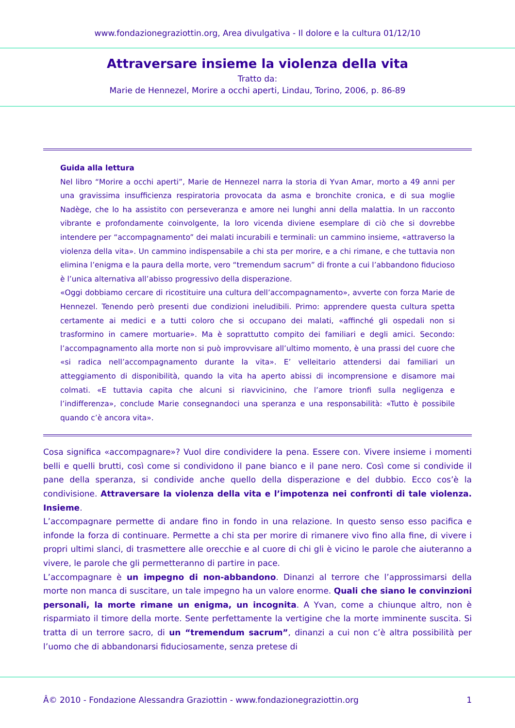www.fondazionegraziottin.org, Area divulgativa - Il dolore e la cultura 01/12/10
Attraversare insieme la violenza della vita
Tratto da:
Marie de Hennezel, Morire a occhi aperti, Lindau, Torino, 2006, p. 86-89
Guida alla lettura
Nel libro “Morire a occhi aperti”, Marie de Hennezel narra la storia di Yvan Amar, morto a 49 anni per una gravissima insufficienza respiratoria provocata da asma e bronchite cronica, e di sua moglie Nadège, che lo ha assistito con perseveranza e amore nei lunghi anni della malattia. In un racconto vibrante e profondamente coinvolgente, la loro vicenda diviene esemplare di ciò che si dovrebbe intendere per “accompagnamento” dei malati incurabili e terminali: un cammino insieme, «attraverso la violenza della vita». Un cammino indispensabile a chi sta per morire, e a chi rimane, e che tuttavia non elimina l’enigma e la paura della morte, vero “tremendum sacrum” di fronte a cui l’abbandono fiducioso è l’unica alternativa all’abisso progressivo della disperazione.
«Oggi dobbiamo cercare di ricostituire una cultura dell’accompagnamento», avverte con forza Marie de Hennezel. Tenendo però presenti due condizioni ineludibili. Primo: apprendere questa cultura spetta certamente ai medici e a tutti coloro che si occupano dei malati, «affinché gli ospedali non si trasformino in camere mortuarie». Ma è soprattutto compito dei familiari e degli amici. Secondo: l’accompagnamento alla morte non si può improvvisare all’ultimo momento, è una prassi del cuore che «si radica nell’accompagnamento durante la vita». E’ velleitario attendersi dai familiari un atteggiamento di disponibilità, quando la vita ha aperto abissi di incomprensione e disamore mai colmati. «E tuttavia capita che alcuni si riavvicinino, che l’amore trionfi sulla negligenza e l’indifferenza», conclude Marie consegnandoci una speranza e una responsabilità: «Tutto è possibile quando c’è ancora vita».
Cosa significa «accompagnare»? Vuol dire condividere la pena. Essere con. Vivere insieme i momenti belli e quelli brutti, così come si condividono il pane bianco e il pane nero. Così come si condivide il pane della speranza, si condivide anche quello della disperazione e del dubbio. Ecco cos’è la condivisione. Attraversare la violenza della vita e l’impotenza nei confronti di tale violenza. Insieme.
L’accompagnare permette di andare fino in fondo in una relazione. In questo senso esso pacifica e infonde la forza di continuare. Permette a chi sta per morire di rimanere vivo fino alla fine, di vivere i propri ultimi slanci, di trasmettere alle orecchie e al cuore di chi gli è vicino le parole che aiuteranno a vivere, le parole che gli permetteranno di partire in pace.
L’accompagnare è un impegno di non-abbandono. Dinanzi al terrore che l’approssimarsi della morte non manca di suscitare, un tale impegno ha un valore enorme. Quali che siano le convinzioni personali, la morte rimane un enigma, un incognita. A Yvan, come a chiunque altro, non è risparmiato il timore della morte. Sente perfettamente la vertigine che la morte imminente suscita. Si tratta di un terrore sacro, di un “tremendum sacrum”, dinanzi a cui non c’è altra possibilità per l’uomo che di abbandonarsi fiduciosamente, senza pretese di
Â© 2010 - Fondazione Alessandra Graziottin - www.fondazionegraziottin.org 1